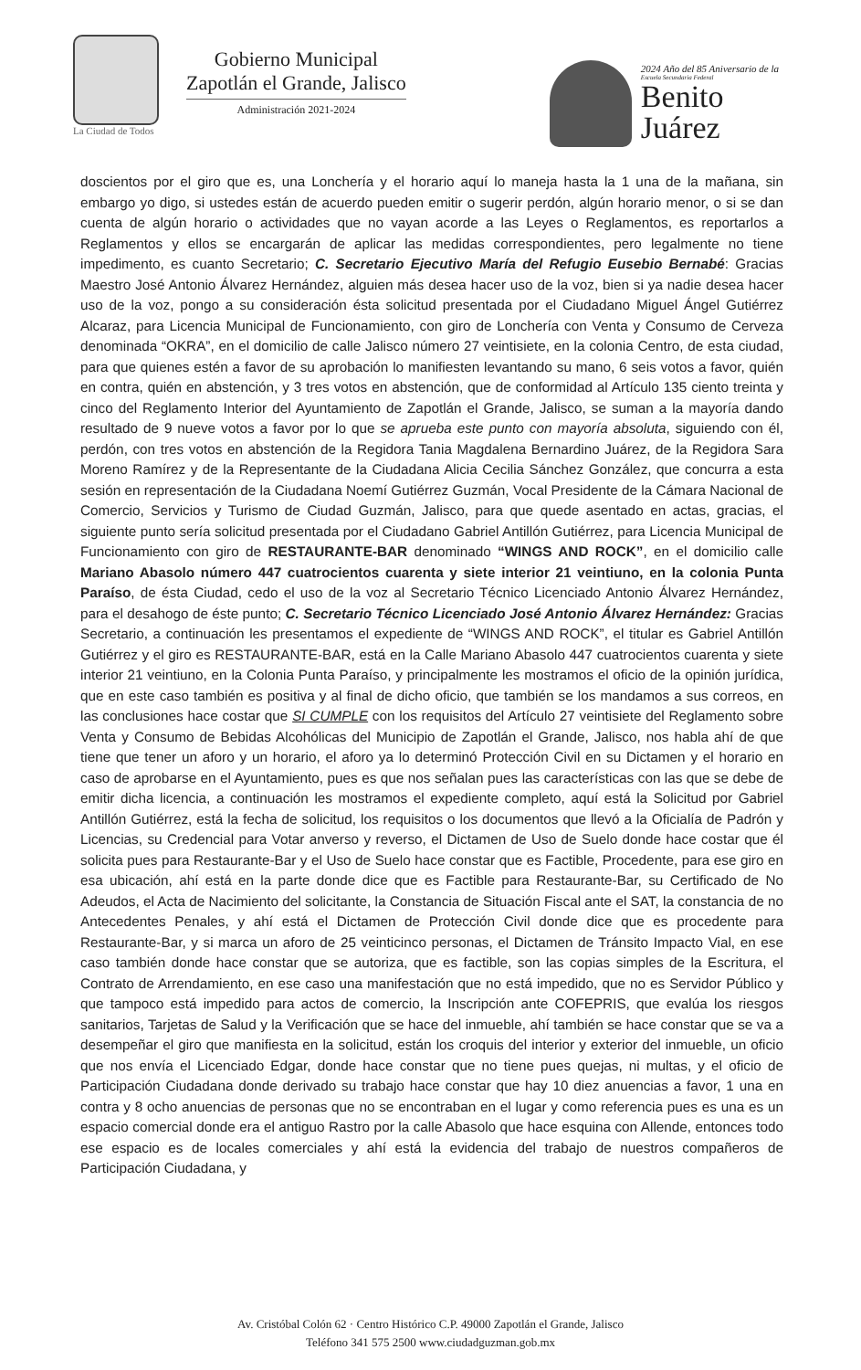La Ciudad de Todos
Gobierno Municipal
Zapotlán el Grande, Jalisco
Administración 2021-2024
2024 Año del 85 Aniversario de la
Escuela Secundaria Federal
Benito
Juárez
doscientos por el giro que es, una Lonchería y el horario aquí lo maneja hasta la 1 una de la mañana, sin embargo yo digo, si ustedes están de acuerdo pueden emitir o sugerir perdón, algún horario menor, o si se dan cuenta de algún horario o actividades que no vayan acorde a las Leyes o Reglamentos, es reportarlos a Reglamentos y ellos se encargarán de aplicar las medidas correspondientes, pero legalmente no tiene impedimento, es cuanto Secretario; C. Secretario Ejecutivo María del Refugio Eusebio Bernabé: Gracias Maestro José Antonio Álvarez Hernández, alguien más desea hacer uso de la voz, bien si ya nadie desea hacer uso de la voz, pongo a su consideración ésta solicitud presentada por el Ciudadano Miguel Ángel Gutiérrez Alcaraz, para Licencia Municipal de Funcionamiento, con giro de Lonchería con Venta y Consumo de Cerveza denominada “OKRA”, en el domicilio de calle Jalisco número 27 veintisiete, en la colonia Centro, de esta ciudad, para que quienes estén a favor de su aprobación lo manifiesten levantando su mano, 6 seis votos a favor, quién en contra, quién en abstención, y 3 tres votos en abstención, que de conformidad al Artículo 135 ciento treinta y cinco del Reglamento Interior del Ayuntamiento de Zapotlán el Grande, Jalisco, se suman a la mayoría dando resultado de 9 nueve votos a favor por lo que se aprueba este punto con mayoría absoluta, siguiendo con él, perdón, con tres votos en abstención de la Regidora Tania Magdalena Bernardino Juárez, de la Regidora Sara Moreno Ramírez y de la Representante de la Ciudadana Alicia Cecilia Sánchez González, que concurra a esta sesión en representación de la Ciudadana Noemí Gutiérrez Guzmán, Vocal Presidente de la Cámara Nacional de Comercio, Servicios y Turismo de Ciudad Guzmán, Jalisco, para que quede asentado en actas, gracias, el siguiente punto sería solicitud presentada por el Ciudadano Gabriel Antillón Gutiérrez, para Licencia Municipal de Funcionamiento con giro de RESTAURANTE-BAR denominado “WINGS AND ROCK”, en el domicilio calle Mariano Abasolo número 447 cuatrocientos cuarenta y siete interior 21 veintiuno, en la colonia Punta Paraíso, de ésta Ciudad, cedo el uso de la voz al Secretario Técnico Licenciado Antonio Álvarez Hernández, para el desahogo de éste punto; C. Secretario Técnico Licenciado José Antonio Álvarez Hernández: Gracias Secretario, a continuación les presentamos el expediente de “WINGS AND ROCK”, el titular es Gabriel Antillón Gutiérrez y el giro es RESTAURANTE-BAR, está en la Calle Mariano Abasolo 447 cuatrocientos cuarenta y siete interior 21 veintiuno, en la Colonia Punta Paraíso, y principalmente les mostramos el oficio de la opinión jurídica, que en este caso también es positiva y al final de dicho oficio, que también se los mandamos a sus correos, en las conclusiones hace costar que SI CUMPLE con los requisitos del Artículo 27 veintisiete del Reglamento sobre Venta y Consumo de Bebidas Alcohólicas del Municipio de Zapotlán el Grande, Jalisco, nos habla ahí de que tiene que tener un aforo y un horario, el aforo ya lo determinó Protección Civil en su Dictamen y el horario en caso de aprobarse en el Ayuntamiento, pues es que nos señalan pues las características con las que se debe de emitir dicha licencia, a continuación les mostramos el expediente completo, aquí está la Solicitud por Gabriel Antillón Gutiérrez, está la fecha de solicitud, los requisitos o los documentos que llevó a la Oficialía de Padrón y Licencias, su Credencial para Votar anverso y reverso, el Dictamen de Uso de Suelo donde hace costar que él solicita pues para Restaurante-Bar y el Uso de Suelo hace constar que es Factible, Procedente, para ese giro en esa ubicación, ahí está en la parte donde dice que es Factible para Restaurante-Bar, su Certificado de No Adeudos, el Acta de Nacimiento del solicitante, la Constancia de Situación Fiscal ante el SAT, la constancia de no Antecedentes Penales, y ahí está el Dictamen de Protección Civil donde dice que es procedente para Restaurante-Bar, y si marca un aforo de 25 veinticinco personas, el Dictamen de Tránsito Impacto Vial, en ese caso también donde hace constar que se autoriza, que es factible, son las copias simples de la Escritura, el Contrato de Arrendamiento, en ese caso una manifestación que no está impedido, que no es Servidor Público y que tampoco está impedido para actos de comercio, la Inscripción ante COFEPRIS, que evalúa los riesgos sanitarios, Tarjetas de Salud y la Verificación que se hace del inmueble, ahí también se hace constar que se va a desempeñar el giro que manifiesta en la solicitud, están los croquis del interior y exterior del inmueble, un oficio que nos envía el Licenciado Edgar, donde hace constar que no tiene pues quejas, ni multas, y el oficio de Participación Ciudadana donde derivado su trabajo hace constar que hay 10 diez anuencias a favor, 1 una en contra y 8 ocho anuencias de personas que no se encontraban en el lugar y como referencia pues es una es un espacio comercial donde era el antiguo Rastro por la calle Abasolo que hace esquina con Allende, entonces todo ese espacio es de locales comerciales y ahí está la evidencia del trabajo de nuestros compañeros de Participación Ciudadana, y
Av. Cristóbal Colón 62 · Centro Histórico C.P. 49000 Zapotlán el Grande, Jalisco
Teléfono 341 575 2500 www.ciudadguzman.gob.mx